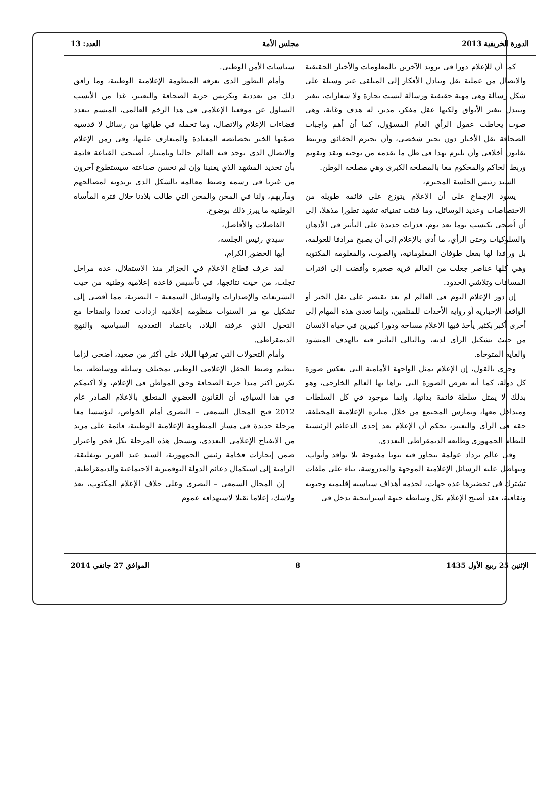الدورة الخريفية 2013 مجلس الأمة العدد: 13
كما أن للإعلام دورا في تزويد الآخرين بالمعلومات والأخبار الحقيقية والاتصال من عملية نقل وتبادل الأفكار إلى المتلقي عبر وسيلة على شكل رسالة وهي مهنة حقيقية ورسالة ليست تجارة ولا شعارات، تتغير وتتبدل بتغير الأبواق ولكنها عقل مفكر، مدبر، له هدف وغاية، وهي صوت يخاطب عقول الرأي العام المسؤول، كما أن أهم واجبات الصحافة نقل الأخبار دون تحيز شخصي، وأن تحترم الحقائق وترتبط بقانون أخلاقي وأن تلتزم بهذا في ظل ما تقدمه من توجيه ونقد وتقويم وربط الحاكم والمحكوم معا بالمصلحة الكبرى وهي مصلحة الوطن.
السيد رئيس الجلسة المحترم،
يسود الإجماع على أن الإعلام يتوزع على قائمة طويلة من الاختصاصات وعديد الوسائل، وما فتئت تقنياته تشهد تطورا مذهلا، إلى أن أضحى يكتسب يوما بعد يوم، قدرات جديدة على التأثير في الأذهان والسلوكيات وحتى الرأي، ما أدى بالإعلام إلى أن يصبح مرادفا للعولمة، بل ورافدا لها بفعل طوفان المعلوماتية، والصوت، والمعلومة المكتوبة وهي كلها عناصر جعلت من العالم قرية صغيرة وأفضت إلى اقتراب المسافات وتلاشي الحدود.
إن دور الإعلام اليوم في العالم لم يعد يقتصر على نقل الخبر أو الواقعة الإخبارية أو رواية الأحداث للمتلقين، وإنما تعدى هذه المهام إلى أخرى أكبر بكثير يأخذ فيها الإعلام مساحة ودورا كبيرين في حياة الإنسان من حيث تشكيل الرأي لديه، وبالتالي التأثير فيه بالهدف المنشود والغاية المتوخاة.
وحري بالقول، إن الإعلام يمثل الواجهة الأمامية التي تعكس صورة كل دولة، كما أنه يعرض الصورة التي يراها بها العالم الخارجي، وهو بذلك لا يمثل سلطة قائمة بذاتها، وإنما موجود في كل السلطات ومتداخل معها، ويمارس المجتمع من خلال منابره الإعلامية المختلفة، حقه في الرأي والتعبير، بحكم أن الإعلام يعد إحدى الدعائم الرئيسية للنظام الجمهوري وطابعه الديمقراطي التعددي.
وفي عالم يزداد عولمة تتجاوز فيه بيوتا مفتوحة بلا نوافذ وأبواب، وتتهاطل عليه الرسائل الإعلامية الموجهة والمدروسة، بناء على ملفات تشترك في تحضيرها عدة جهات، لخدمة أهداف سياسية إقليمية وحيوية وثقافية، فقد أصبح الإعلام بكل وسائطه جبهة استراتيجية تدخل في
سياسات الأمن الوطني.
وأمام التطور الذي تعرفه المنظومة الإعلامية الوطنية، وما رافق ذلك من تعددية وتكريس حرية الصحافة والتعبير، غدا من الأنسب التساؤل عن موقعنا الإعلامي في هذا الزخم العالمي، المتسم بتعدد فضاءات الإعلام والاتصال، وما تحمله في طياتها من رسائل لا قدسية ضمّنها الخبر بخصائصه المعتادة والمتعارف عليها، وفي زمن الإعلام والاتصال الذي يوجد فيه العالم حاليا وبامتياز، أصبحت القناعة قائمة بأن تحديد المشهد الذي يعنينا وإن لم نحسن صناعته سيستطوع آخرون من غيرنا في رسمه وضبط معالمه بالشكل الذي يريدونه لمصالحهم ومآربهم، ولنا في المحن والمحن التي طالت بلادنا خلال فترة المأساة الوطنية ما يبرز ذلك بوضوح.
الفاضلات والأفاضل،
سيدي رئيس الجلسة،
أيها الحضور الكرام،
لقد عرف قطاع الإعلام في الجزائر منذ الاستقلال، عدة مراحل تجلت، من حيث نتائجها، في تأسيس قاعدة إعلامية وطنية من حيث التشريعات والإصدارات والوسائل السمعية – البصرية، مما أفضى إلى تشكيل مع مر السنوات منظومة إعلامية ازدادت تعددا وانفتاحا مع التحول الذي عرفته البلاد، باعتماد التعددية السياسية والنهج الديمقراطي.
وأمام التحولات التي تعرفها البلاد على أكثر من صعيد، أضحى لزاما تنظيم وضبط الحقل الإعلامي الوطني بمختلف وسائله ووسائطه، بما يكرس أكثر مبدأ حرية الصحافة وحق المواطن في الإعلام، ولا أكتمكم في هذا السياق، أن القانون العضوي المتعلق بالإعلام الصادر عام 2012 فتح المجال السمعي – البصري أمام الخواص، ليؤسسا معا مرحلة جديدة في مسار المنظومة الإعلامية الوطنية، قائمة على مزيد من الانفتاح الإعلامي التعددي، وتسجل هذه المرحلة بكل فخر واعتزاز ضمن إنجازات فخامة رئيس الجمهورية، السيد عبد العزيز بوتفليقة، الرامية إلى استكمال دعائم الدولة النوفمبرية الاجتماعية والديمقراطية.
إن المجال السمعي – البصري وعلى خلاف الإعلام المكتوب، يعد ولاشك، إعلاما ثقيلا لاستهدافه عموم
الإثنين 25 ربيع الأول 1435 8 الموافق 27 جانفي 2014